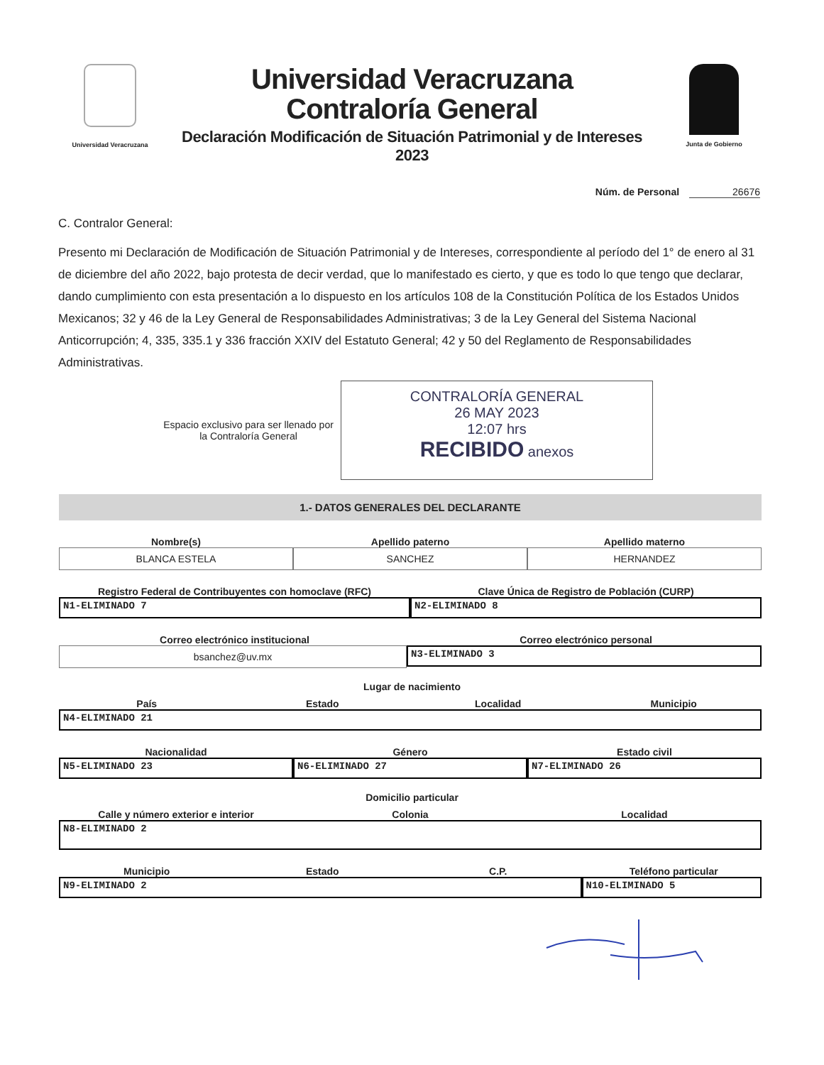Universidad Veracruzana
Universidad Veracruzana
Contraloría General
Declaración Modificación de Situación Patrimonial y de Intereses 2023
Junta de Gobierno
Núm. de Personal 26676
C. Contralor General:
Presento mi Declaración de Modificación de Situación Patrimonial y de Intereses, correspondiente al período del 1° de enero al 31 de diciembre del año 2022, bajo protesta de decir verdad, que lo manifestado es cierto, y que es todo lo que tengo que declarar, dando cumplimiento con esta presentación a lo dispuesto en los artículos 108 de la Constitución Política de los Estados Unidos Mexicanos; 32 y 46 de la Ley General de Responsabilidades Administrativas; 3 de la Ley General del Sistema Nacional Anticorrupción; 4, 335, 335.1 y 336 fracción XXIV del Estatuto General; 42 y 50 del Reglamento de Responsabilidades Administrativas.
Espacio exclusivo para ser llenado por la Contraloría General
CONTRALORÍA GENERAL
26 MAY 2023
12:07 hrs
RECIBIDO anexos
1.- DATOS GENERALES DEL DECLARANTE
Nombre(s) Apellido paterno Apellido materno
BLANCA ESTELA SANCHEZ HERNANDEZ
Registro Federal de Contribuyentes con homoclave (RFC)
Clave Única de Registro de Población (CURP)
N1-ELIMINADO 7 N2-ELIMINADO 8
Correo electrónico institucional
Correo electrónico personal
bsanchez@uv.mx
N3-ELIMINADO 3
Lugar de nacimiento
País Estado Localidad Municipio
N4-ELIMINADO 21
Nacionalidad Género Estado civil
N5-ELIMINADO 23 N6-ELIMINADO 27 N7-ELIMINADO 26
Domicilio particular
Calle y número exterior e interior
Colonia Localidad
N8-ELIMINADO 2
Municipio Estado C.P. Teléfono particular
N9-ELIMINADO 2 N10-ELIMINADO 5